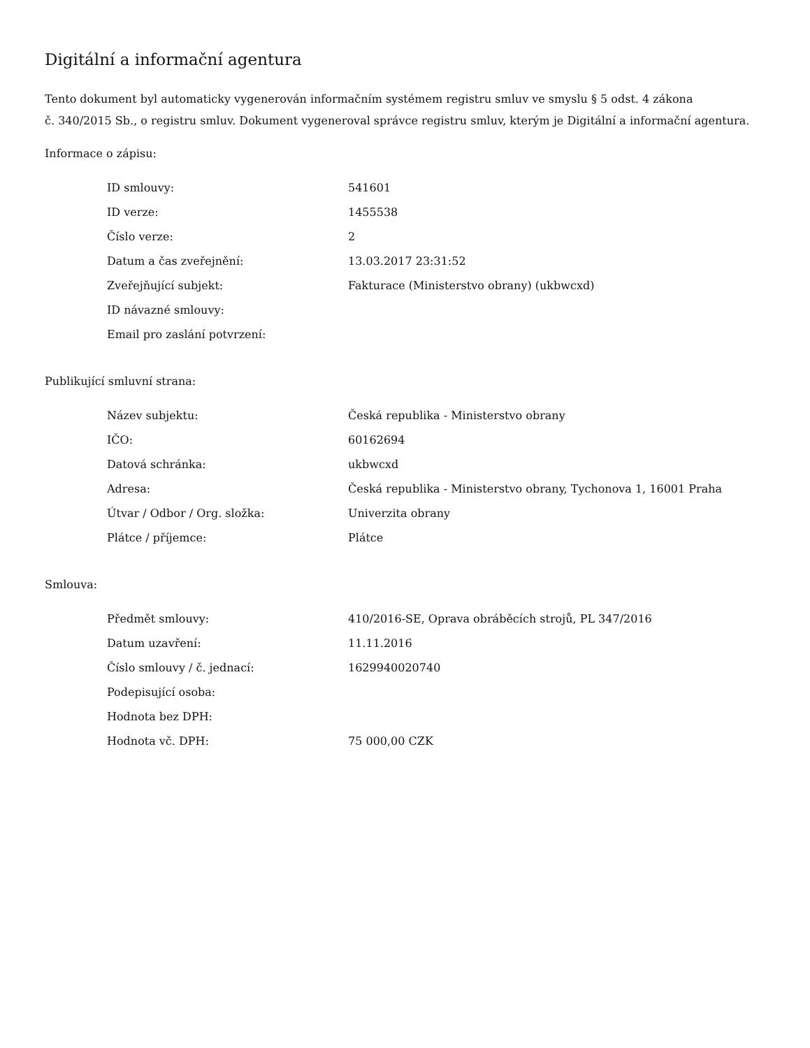Digitální a informační agentura
Tento dokument byl automaticky vygenerován informačním systémem registru smluv ve smyslu § 5 odst. 4 zákona
č. 340/2015 Sb., o registru smluv. Dokument vygeneroval správce registru smluv, kterým je Digitální a informační agentura.
Informace o zápisu:
| ID smlouvy: | 541601 |
| ID verze: | 1455538 |
| Číslo verze: | 2 |
| Datum a čas zveřejnění: | 13.03.2017 23:31:52 |
| Zveřejňující subjekt: | Fakturace (Ministerstvo obrany) (ukbwcxd) |
| ID návazné smlouvy: | |
| Email pro zaslání potvrzení: | |
Publikující smluvní strana:
| Název subjektu: | Česká republika - Ministerstvo obrany |
| IČO: | 60162694 |
| Datová schránka: | ukbwcxd |
| Adresa: | Česká republika - Ministerstvo obrany, Tychonova 1, 16001 Praha |
| Útvar / Odbor / Org. složka: | Univerzita obrany |
| Plátce / příjemce: | Plátce |
Smlouva:
| Předmět smlouvy: | 410/2016-SE, Oprava obráběcích strojů, PL 347/2016 |
| Datum uzavření: | 11.11.2016 |
| Číslo smlouvy / č. jednací: | 1629940020740 |
| Podepisující osoba: | |
| Hodnota bez DPH: | |
| Hodnota vč. DPH: | 75 000,00 CZK |